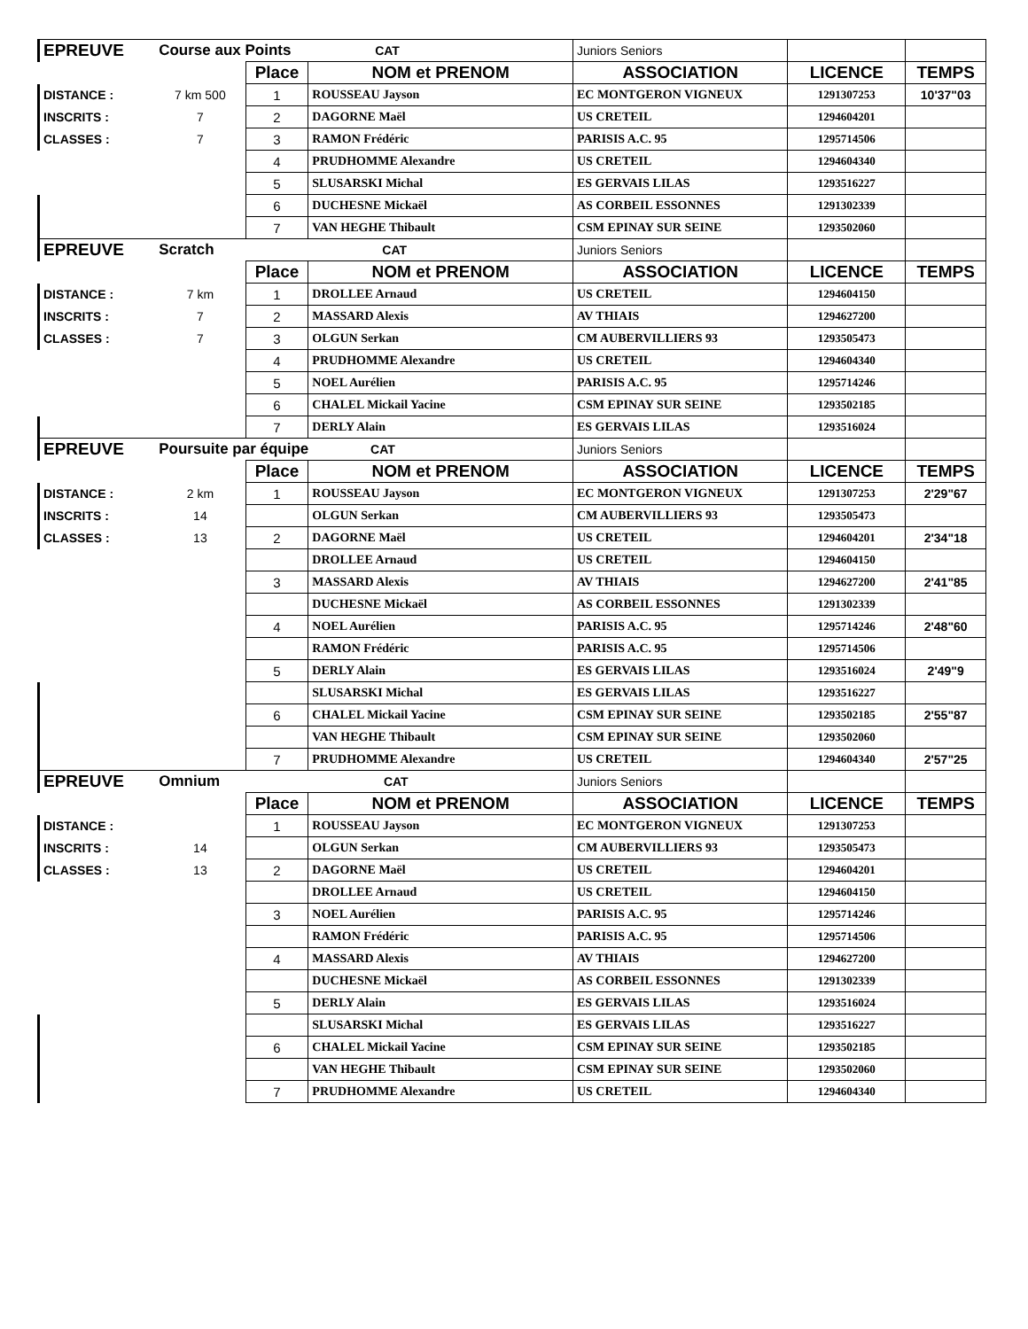| EPREUVE | Course aux Points CAT | | | Juniors Seniors | | |
| | | Place | NOM et PRENOM | ASSOCIATION | LICENCE | TEMPS |
| DISTANCE : | 7 km 500 | 1 | ROUSSEAU Jayson | EC MONTGERON VIGNEUX | 1291307253 | 10'37"03 |
| INSCRITS : | 7 | 2 | DAGORNE Maël | US CRETEIL | 1294604201 | |
| CLASSES : | 7 | 3 | RAMON Frédéric | PARISIS A.C. 95 | 1295714506 | |
| | | 4 | PRUDHOMME Alexandre | US CRETEIL | 1294604340 | |
| | | 5 | SLUSARSKI Michal | ES GERVAIS LILAS | 1293516227 | |
| | | 6 | DUCHESNE Mickaël | AS CORBEIL ESSONNES | 1291302339 | |
| | | 7 | VAN HEGHE Thibault | CSM EPINAY SUR SEINE | 1293502060 | |
| EPREUVE | Scratch CAT | | | Juniors Seniors | | |
| | | Place | NOM et PRENOM | ASSOCIATION | LICENCE | TEMPS |
| DISTANCE : | 7 km | 1 | DROLLEE Arnaud | US CRETEIL | 1294604150 | |
| INSCRITS : | 7 | 2 | MASSARD Alexis | AV THIAIS | 1294627200 | |
| CLASSES : | 7 | 3 | OLGUN Serkan | CM AUBERVILLIERS 93 | 1293505473 | |
| | | 4 | PRUDHOMME Alexandre | US CRETEIL | 1294604340 | |
| | | 5 | NOEL Aurélien | PARISIS A.C. 95 | 1295714246 | |
| | | 6 | CHALEL Mickail Yacine | CSM EPINAY SUR SEINE | 1293502185 | |
| | | 7 | DERLY Alain | ES GERVAIS LILAS | 1293516024 | |
| EPREUVE | Poursuite par équipe CAT | | | Juniors Seniors | | |
| | | Place | NOM et PRENOM | ASSOCIATION | LICENCE | TEMPS |
| DISTANCE : | 2 km | 1 | ROUSSEAU Jayson | EC MONTGERON VIGNEUX | 1291307253 | 2'29"67 |
| INSCRITS : | 14 | | OLGUN Serkan | CM AUBERVILLIERS 93 | 1293505473 | |
| CLASSES : | 13 | 2 | DAGORNE Maël | US CRETEIL | 1294604201 | 2'34"18 |
| | | | DROLLEE Arnaud | US CRETEIL | 1294604150 | |
| | | 3 | MASSARD Alexis | AV THIAIS | 1294627200 | 2'41"85 |
| | | | DUCHESNE Mickaël | AS CORBEIL ESSONNES | 1291302339 | |
| | | 4 | NOEL Aurélien | PARISIS A.C. 95 | 1295714246 | 2'48"60 |
| | | | RAMON Frédéric | PARISIS A.C. 95 | 1295714506 | |
| | | 5 | DERLY Alain | ES GERVAIS LILAS | 1293516024 | 2'49"9 |
| | | | SLUSARSKI Michal | ES GERVAIS LILAS | 1293516227 | |
| | | 6 | CHALEL Mickail Yacine | CSM EPINAY SUR SEINE | 1293502185 | 2'55"87 |
| | | | VAN HEGHE Thibault | CSM EPINAY SUR SEINE | 1293502060 | |
| | | 7 | PRUDHOMME Alexandre | US CRETEIL | 1294604340 | 2'57"25 |
| EPREUVE | Omnium CAT | | | Juniors Seniors | | |
| | | Place | NOM et PRENOM | ASSOCIATION | LICENCE | TEMPS |
| DISTANCE : | | 1 | ROUSSEAU Jayson | EC MONTGERON VIGNEUX | 1291307253 | |
| INSCRITS : | 14 | | OLGUN Serkan | CM AUBERVILLIERS 93 | 1293505473 | |
| CLASSES : | 13 | 2 | DAGORNE Maël | US CRETEIL | 1294604201 | |
| | | | DROLLEE Arnaud | US CRETEIL | 1294604150 | |
| | | 3 | NOEL Aurélien | PARISIS A.C. 95 | 1295714246 | |
| | | | RAMON Frédéric | PARISIS A.C. 95 | 1295714506 | |
| | | 4 | MASSARD Alexis | AV THIAIS | 1294627200 | |
| | | | DUCHESNE Mickaël | AS CORBEIL ESSONNES | 1291302339 | |
| | | 5 | DERLY Alain | ES GERVAIS LILAS | 1293516024 | |
| | | | SLUSARSKI Michal | ES GERVAIS LILAS | 1293516227 | |
| | | 6 | CHALEL Mickail Yacine | CSM EPINAY SUR SEINE | 1293502185 | |
| | | | VAN HEGHE Thibault | CSM EPINAY SUR SEINE | 1293502060 | |
| | | 7 | PRUDHOMME Alexandre | US CRETEIL | 1294604340 | |